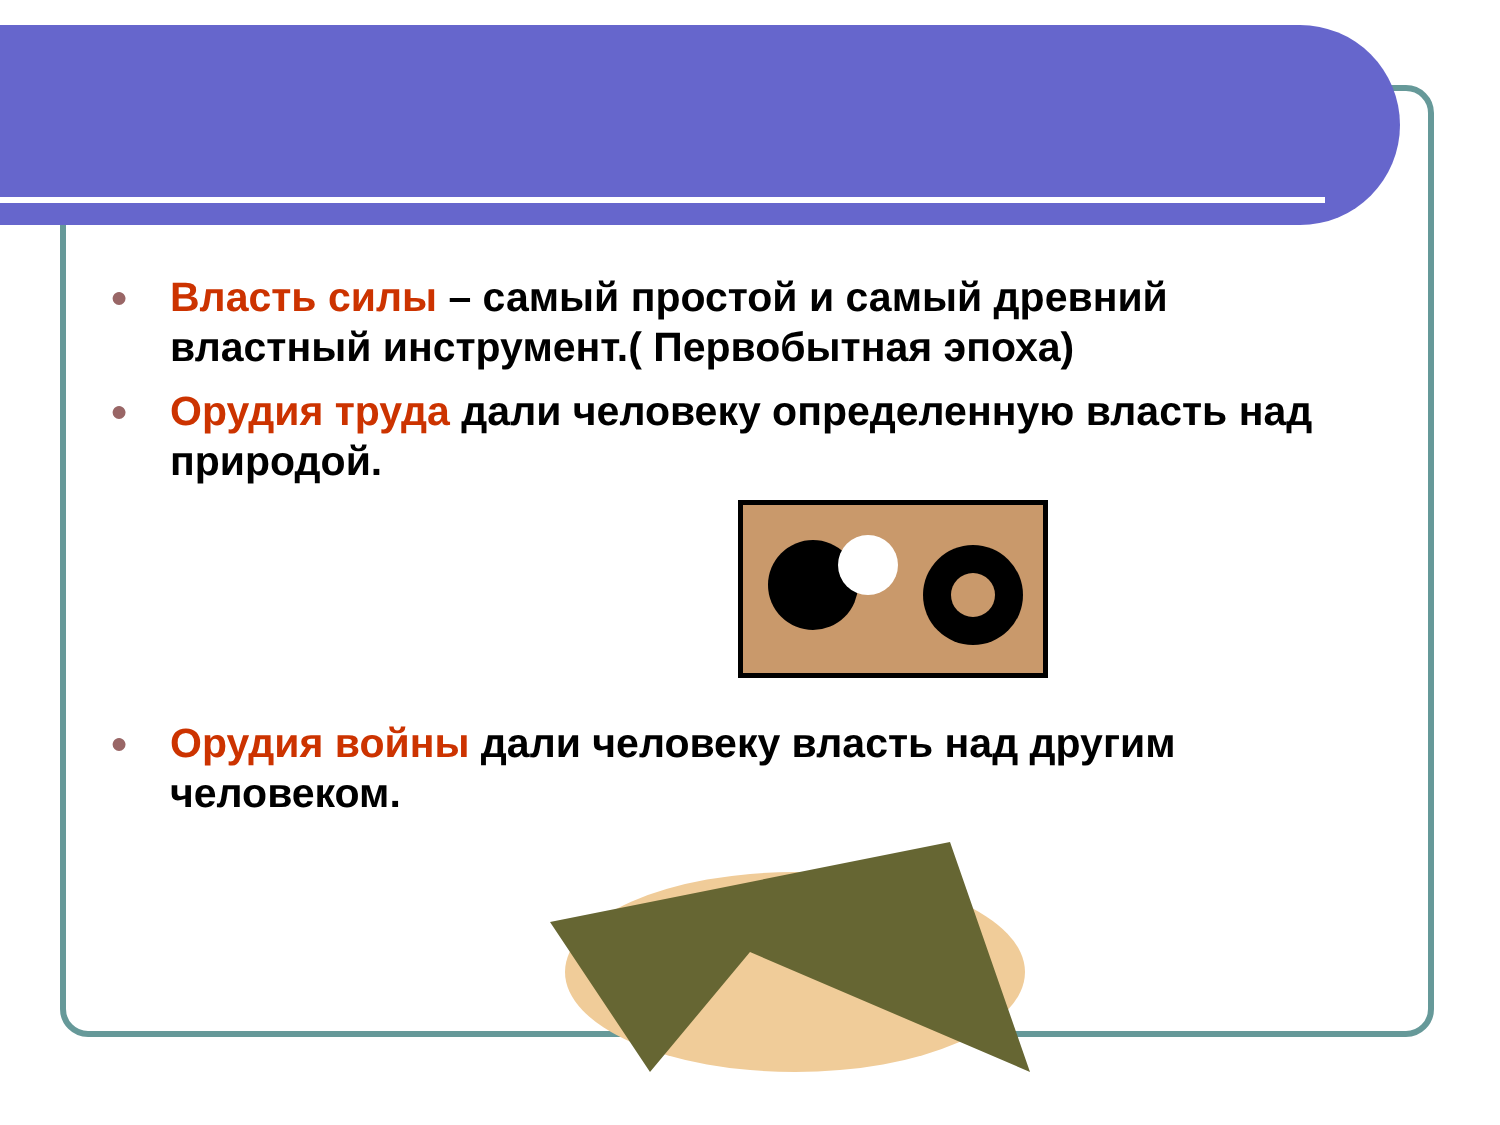● Власть силы – самый простой и самый древний властный инструмент.( Первобытная эпоха)
● Орудия труда дали человеку определенную власть над природой.
● Орудия войны дали человеку власть над другим человеком.